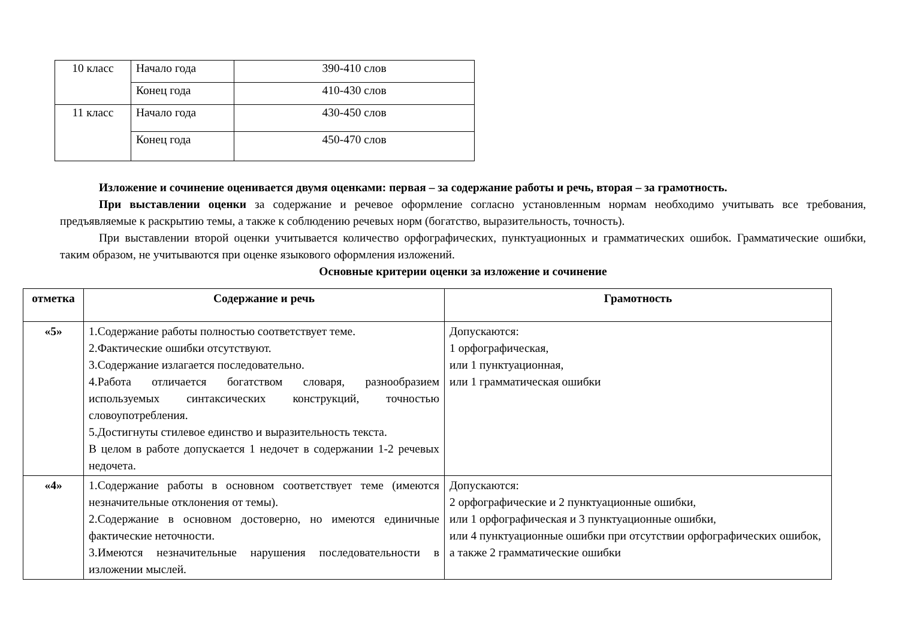| 10 класс | Начало года | 390-410 слов |
| | Конец года | 410-430 слов |
| 11 класс | Начало года | 430-450 слов |
| | Конец года | 450-470 слов |
Изложение и сочинение оценивается двумя оценками: первая – за содержание работы и речь, вторая – за грамотность.
При выставлении оценки за содержание и речевое оформление согласно установленным нормам необходимо учитывать все требования, предъявляемые к раскрытию темы, а также к соблюдению речевых норм (богатство, выразительность, точность).
При выставлении второй оценки учитывается количество орфографических, пунктуационных и грамматических ошибок. Грамматические ошибки, таким образом, не учитываются при оценке языкового оформления изложений.
Основные критерии оценки за изложение и сочинение
| отметка | Содержание и речь | Грамотность |
| --- | --- | --- |
| «5» | 1.Содержание работы полностью соответствует теме. 2.Фактические ошибки отсутствуют. 3.Содержание излагается последовательно. 4.Работа отличается богатством словаря, разнообразием используемых синтаксических конструкций, точностью словоупотребления. 5.Достигнуты стилевое единство и выразительность текста. В целом в работе допускается 1 недочет в содержании 1-2 речевых недочета. | Допускаются: 1 орфографическая, или 1 пунктуационная, или 1 грамматическая ошибки |
| «4» | 1.Содержание работы в основном соответствует теме (имеются незначительные отклонения от темы). 2.Содержание в основном достоверно, но имеются единичные фактические неточности. 3.Имеются незначительные нарушения последовательности в изложении мыслей. | Допускаются: 2 орфографические и 2 пунктуационные ошибки, или 1 орфографическая и 3 пунктуационные ошибки, или 4 пунктуационные ошибки при отсутствии орфографических ошибок, а также 2 грамматические ошибки |